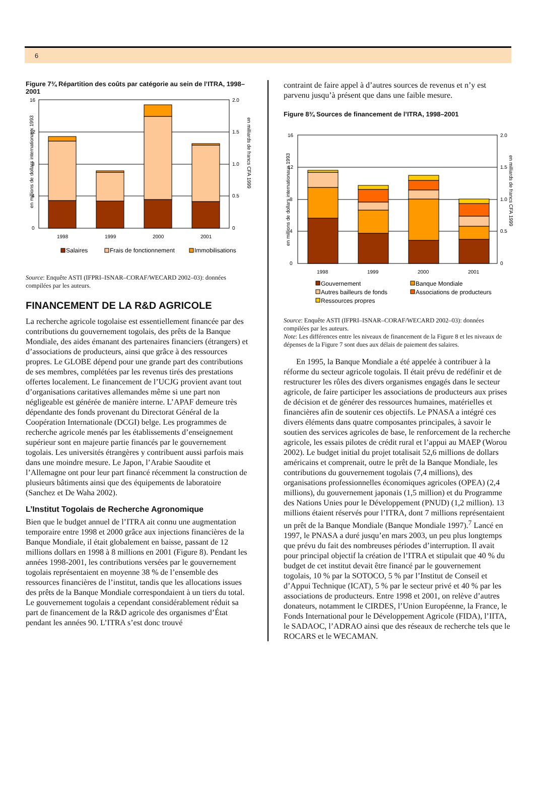6
Figure 7¾ Répartition des coûts par catégorie au sein de l’ITRA, 1998–2001
en millions de dollars internationaux 1993
en milliards de francs CFA 1999
16
12
8
4
0
2.0
1.5
1.0
0.5
0
1998
1999
2000
2001
Salaires
Frais de fonctionnement
Immobilisations
Source: Enquête ASTI (IFPRI–ISNAR–CORAF/WECARD 2002–03): données compilées par les auteurs.
FINANCEMENT DE LA R&D AGRICOLE
La recherche agricole togolaise est essentiellement financée par des contributions du gouvernement togolais, des prêts de la Banque Mondiale, des aides émanant des partenaires financiers (étrangers) et d’associations de producteurs, ainsi que grâce à des ressources propres. Le GLOBE dépend pour une grande part des contributions de ses membres, complétées par les revenus tirés des prestations offertes localement. Le financement de l’UCJG provient avant tout d’organisations caritatives allemandes même si une part non négligeable est générée de manière interne. L’APAF demeure très dépendante des fonds provenant du Directorat Général de la Coopération Internationale (DCGI) belge. Les programmes de recherche agricole menés par les établissements d’enseignement supérieur sont en majeure partie financés par le gouvernement togolais. Les universités étrangères y contribuent aussi parfois mais dans une moindre mesure. Le Japon, l’Arabie Saoudite et l’Allemagne ont pour leur part financé récemment la construction de plusieurs bâtiments ainsi que des équipements de laboratoire (Sanchez et De Waha 2002).
L’Institut Togolais de Recherche Agronomique
Bien que le budget annuel de l’ITRA ait connu une augmentation temporaire entre 1998 et 2000 grâce aux injections financières de la Banque Mondiale, il était globalement en baisse, passant de 12 millions dollars en 1998 à 8 millions en 2001 (Figure 8). Pendant les années 1998-2001, les contributions versées par le gouvernement togolais représentaient en moyenne 38 % de l’ensemble des ressources financières de l’institut, tandis que les allocations issues des prêts de la Banque Mondiale correspondaient à un tiers du total. Le gouvernement togolais a cependant considérablement réduit sa part de financement de la R&D agricole des organismes d’État pendant les années 90. L’ITRA s’est donc trouvé
contraint de faire appel à d’autres sources de revenus et n’y est parvenu jusqu’à présent que dans une faible mesure.
Figure 8¾ Sources de financement de l’ITRA, 1998–2001
en millions de dollars internationaux 1993
en milliards de francs CFA 1999
16
12
8
4
0
2.0
1.5
1.0
0.5
0
1998
1999
2000
2001
Gouvernement
Banque Mondiale
Autres bailleurs de fonds
Associations de producteurs
Ressources propres
Source: Enquête ASTI (IFPRI–ISNAR–CORAF/WECARD 2002–03): données compilées par les auteurs.
Note: Les différences entre les niveaux de financement de la Figure 8 et les niveaux de dépenses de la Figure 7 sont dues aux délais de paiement des salaires.
En 1995, la Banque Mondiale a été appelée à contribuer à la réforme du secteur agricole togolais. Il était prévu de redéfinir et de restructurer les rôles des divers organismes engagés dans le secteur agricole, de faire participer les associations de producteurs aux prises de décision et de générer des ressources humaines, matérielles et financières afin de soutenir ces objectifs. Le PNASA a intégré ces divers éléments dans quatre composantes principales, à savoir le soutien des services agricoles de base, le renforcement de la recherche agricole, les essais pilotes de crédit rural et l’appui au MAEP (Worou 2002). Le budget initial du projet totalisait 52,6 millions de dollars américains et comprenait, outre le prêt de la Banque Mondiale, les contributions du gouvernement togolais (7,4 millions), des organisations professionnelles économiques agricoles (OPEA) (2,4 millions), du gouvernement japonais (1,5 million) et du Programme des Nations Unies pour le Développement (PNUD) (1,2 million). 13 millions étaient réservés pour l’ITRA, dont 7 millions représentaient un prêt de la Banque Mondiale (Banque Mondiale 1997).<sup>7</sup> Lancé en 1997, le PNASA a duré jusqu’en mars 2003, un peu plus longtemps que prévu du fait des nombreuses périodes d’interruption. Il avait pour principal objectif la création de l’ITRA et stipulait que 40 % du budget de cet institut devait être financé par le gouvernement togolais, 10 % par la SOTOCO, 5 % par l’Institut de Conseil et d’Appui Technique (ICAT), 5 % par le secteur privé et 40 % par les associations de producteurs. Entre 1998 et 2001, on relève d’autres donateurs, notamment le CIRDES, l’Union Européenne, la France, le Fonds International pour le Développement Agricole (FIDA), l’IITA, le SADAOC, l’ADRAO ainsi que des réseaux de recherche tels que le ROCARS et le WECAMAN.